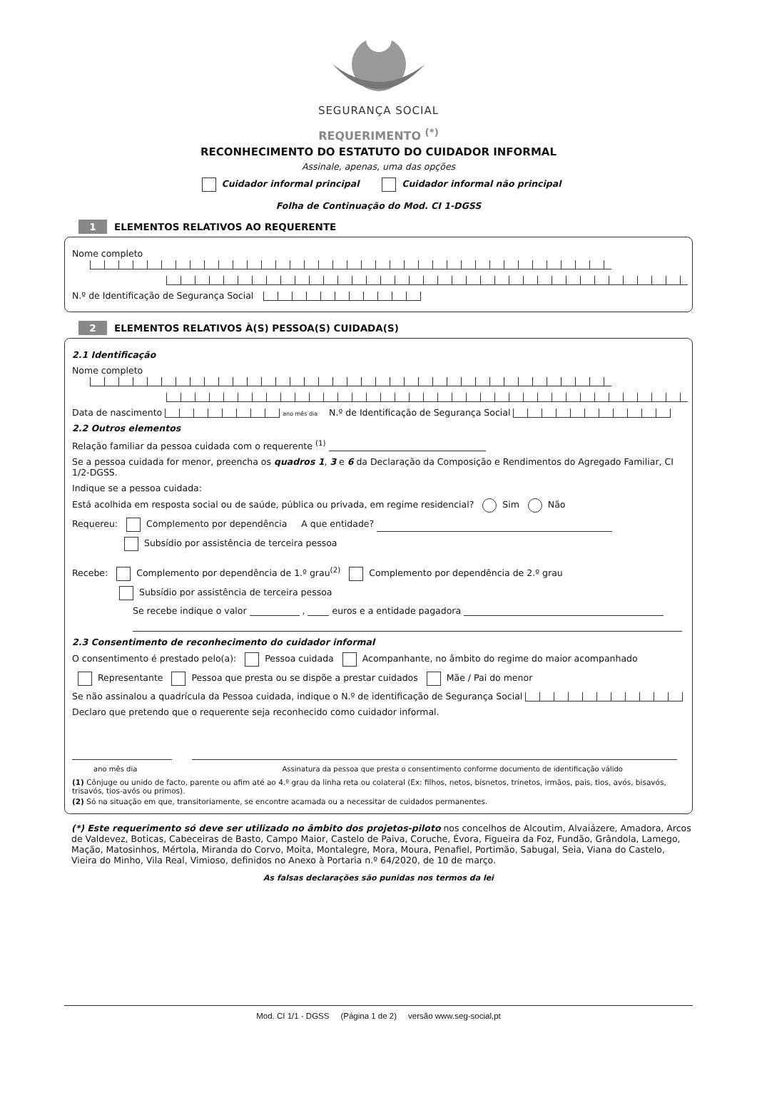SEGURANÇA SOCIAL
REQUERIMENTO <sup>(*)</sup>
RECONHECIMENTO DO ESTATUTO DO CUIDADOR INFORMAL
Assinale, apenas, uma das opções
Cuidador informal principal Cuidador informal não principal
Folha de Continuação do Mod. CI 1-DGSS
1 ELEMENTOS RELATIVOS AO REQUERENTE
Nome completo
N.º de Identificação de Segurança Social
2 ELEMENTOS RELATIVOS À(S) PESSOA(S) CUIDADA(S)
2.1 Identificação
Nome completo
Data de nascimento ano mês dia N.º de Identificação de Segurança Social
2.2 Outros elementos
Relação familiar da pessoa cuidada com o requerente <sup>(1)</sup>
Se a pessoa cuidada for menor, preencha os quadros 1, 3 e 6 da Declaração da Composição e Rendimentos do Agregado Familiar, CI 1/2-DGSS.
Indique se a pessoa cuidada:
Está acolhida em resposta social ou de saúde, pública ou privada, em regime residencial? Sim Não
Requereu: Complemento por dependência A que entidade?
Subsídio por assistência de terceira pessoa
Recebe: Complemento por dependência de 1.º grau<sup>(2)</sup> Complemento por dependência de 2.º grau
Subsídio por assistência de terceira pessoa
Se recebe indique o valor , euros e a entidade pagadora
2.3 Consentimento de reconhecimento do cuidador informal
O consentimento é prestado pelo(a): Pessoa cuidada Acompanhante, no âmbito do regime do maior acompanhado
Representante Pessoa que presta ou se dispõe a prestar cuidados Mãe / Pai do menor
Se não assinalou a quadrícula da Pessoa cuidada, indique o N.º de identificação de Segurança Social
Declaro que pretendo que o requerente seja reconhecido como cuidador informal.
ano mês dia Assinatura da pessoa que presta o consentimento conforme documento de identificação válido
(1) Cônjuge ou unido de facto, parente ou afim até ao 4.º grau da linha reta ou colateral (Ex: filhos, netos, bisnetos, trinetos, irmãos, pais, tios, avós, bisavós, trisavós, tios-avós ou primos).
(2) Só na situação em que, transitoriamente, se encontre acamada ou a necessitar de cuidados permanentes.
(*) Este requerimento só deve ser utilizado no âmbito dos projetos-piloto nos concelhos de Alcoutim, Alvaiázere, Amadora, Arcos de Valdevez, Boticas, Cabeceiras de Basto, Campo Maior, Castelo de Paiva, Coruche, Évora, Figueira da Foz, Fundão, Grândola, Lamego, Mação, Matosinhos, Mértola, Miranda do Corvo, Moita, Montalegre, Mora, Moura, Penafiel, Portimão, Sabugal, Seia, Viana do Castelo, Vieira do Minho, Vila Real, Vimioso, definidos no Anexo à Portaria n.º 64/2020, de 10 de março.
As falsas declarações são punidas nos termos da lei
Mod. CI 1/1 - DGSS (Página 1 de 2) versão www.seg-social,pt